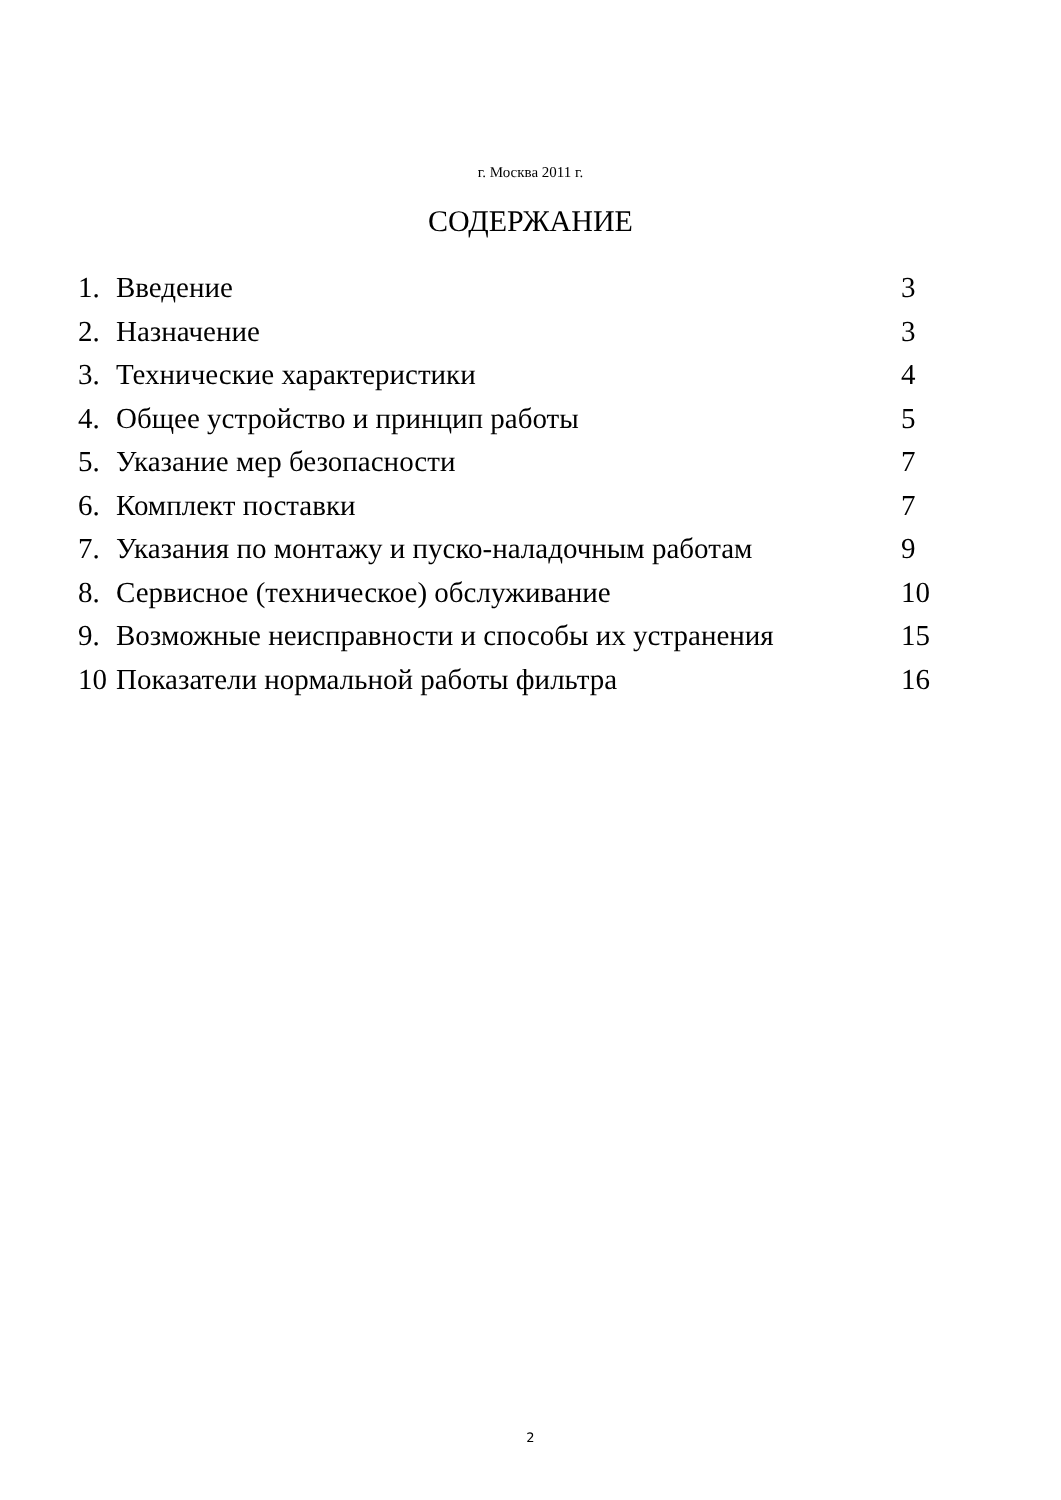г. Москва 2011 г.
СОДЕРЖАНИЕ
| 1. | Введение | 3 |
| 2. | Назначение | 3 |
| 3. | Технические характеристики | 4 |
| 4. | Общее устройство и принцип работы | 5 |
| 5. | Указание мер безопасности | 7 |
| 6. | Комплект поставки | 7 |
| 7. | Указания по монтажу и пуско-наладочным работам | 9 |
| 8. | Сервисное (техническое) обслуживание | 10 |
| 9. | Возможные неисправности и способы их устранения | 15 |
| 10 | Показатели нормальной работы фильтра | 16 |
2